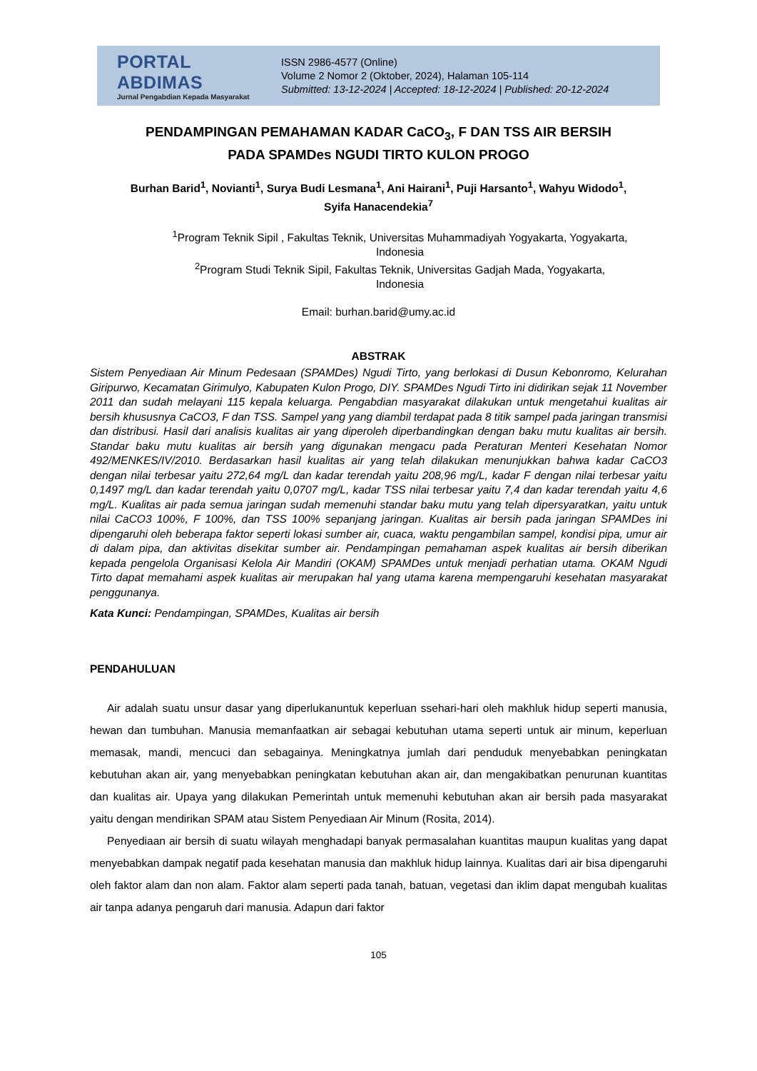PORTAL ABDIMAS
Jurnal Pengabdian Kepada Masyarakat
ISSN 2986-4577 (Online)
Volume 2 Nomor 2 (Oktober, 2024), Halaman 105-114
Submitted: 13-12-2024 | Accepted: 18-12-2024 | Published: 20-12-2024
PENDAMPINGAN PEMAHAMAN KADAR CaCO<sub>3</sub>, F DAN TSS AIR BERSIH
PADA SPAMDes NGUDI TIRTO KULON PROGO
Burhan Barid<sup>1</sup>, Novianti<sup>1</sup>, Surya Budi Lesmana<sup>1</sup>, Ani Hairani<sup>1</sup>, Puji Harsanto<sup>1</sup>, Wahyu Widodo<sup>1</sup>,
Syifa Hanacendekia<sup>7</sup>
<sup>1</sup> Program Teknik Sipil , Fakultas Teknik, Universitas Muhammadiyah Yogyakarta, Yogyakarta,
Indonesia
<sup>2</sup> Program Studi Teknik Sipil, Fakultas Teknik, Universitas Gadjah Mada, Yogyakarta,
Indonesia
Email: burhan.barid@umy.ac.id
ABSTRAK
Sistem Penyediaan Air Minum Pedesaan (SPAMDes) Ngudi Tirto, yang berlokasi di Dusun Kebonromo, Kelurahan Giripurwo, Kecamatan Girimulyo, Kabupaten Kulon Progo, DIY. SPAMDes Ngudi Tirto ini didirikan sejak 11 November 2011 dan sudah melayani 115 kepala keluarga. Pengabdian masyarakat dilakukan untuk mengetahui kualitas air bersih khususnya CaCO3, F dan TSS. Sampel yang yang diambil terdapat pada 8 titik sampel pada jaringan transmisi dan distribusi. Hasil dari analisis kualitas air yang diperoleh diperbandingkan dengan baku mutu kualitas air bersih. Standar baku mutu kualitas air bersih yang digunakan mengacu pada Peraturan Menteri Kesehatan Nomor 492/MENKES/IV/2010. Berdasarkan hasil kualitas air yang telah dilakukan menunjukkan bahwa kadar CaCO3 dengan nilai terbesar yaitu 272,64 mg/L dan kadar terendah yaitu 208,96 mg/L, kadar F dengan nilai terbesar yaitu 0,1497 mg/L dan kadar terendah yaitu 0,0707 mg/L, kadar TSS nilai terbesar yaitu 7,4 dan kadar terendah yaitu 4,6 mg/L. Kualitas air pada semua jaringan sudah memenuhi standar baku mutu yang telah dipersyaratkan, yaitu untuk nilai CaCO3 100%, F 100%, dan TSS 100% sepanjang jaringan. Kualitas air bersih pada jaringan SPAMDes ini dipengaruhi oleh beberapa faktor seperti lokasi sumber air, cuaca, waktu pengambilan sampel, kondisi pipa, umur air di dalam pipa, dan aktivitas disekitar sumber air. Pendampingan pemahaman aspek kualitas air bersih diberikan kepada pengelola Organisasi Kelola Air Mandiri (OKAM) SPAMDes untuk menjadi perhatian utama. OKAM Ngudi Tirto dapat memahami aspek kualitas air merupakan hal yang utama karena mempengaruhi kesehatan masyarakat penggunanya.
Kata Kunci: Pendampingan, SPAMDes, Kualitas air bersih
PENDAHULUAN
Air adalah suatu unsur dasar yang diperlukanuntuk keperluan ssehari-hari oleh makhluk hidup seperti manusia, hewan dan tumbuhan. Manusia memanfaatkan air sebagai kebutuhan utama seperti untuk air minum, keperluan memasak, mandi, mencuci dan sebagainya. Meningkatnya jumlah dari penduduk menyebabkan peningkatan kebutuhan akan air, yang menyebabkan peningkatan kebutuhan akan air, dan mengakibatkan penurunan kuantitas dan kualitas air. Upaya yang dilakukan Pemerintah untuk memenuhi kebutuhan akan air bersih pada masyarakat yaitu dengan mendirikan SPAM atau Sistem Penyediaan Air Minum (Rosita, 2014).
Penyediaan air bersih di suatu wilayah menghadapi banyak permasalahan kuantitas maupun kualitas yang dapat menyebabkan dampak negatif pada kesehatan manusia dan makhluk hidup lainnya. Kualitas dari air bisa dipengaruhi oleh faktor alam dan non alam. Faktor alam seperti pada tanah, batuan, vegetasi dan iklim dapat mengubah kualitas air tanpa adanya pengaruh dari manusia. Adapun dari faktor
105